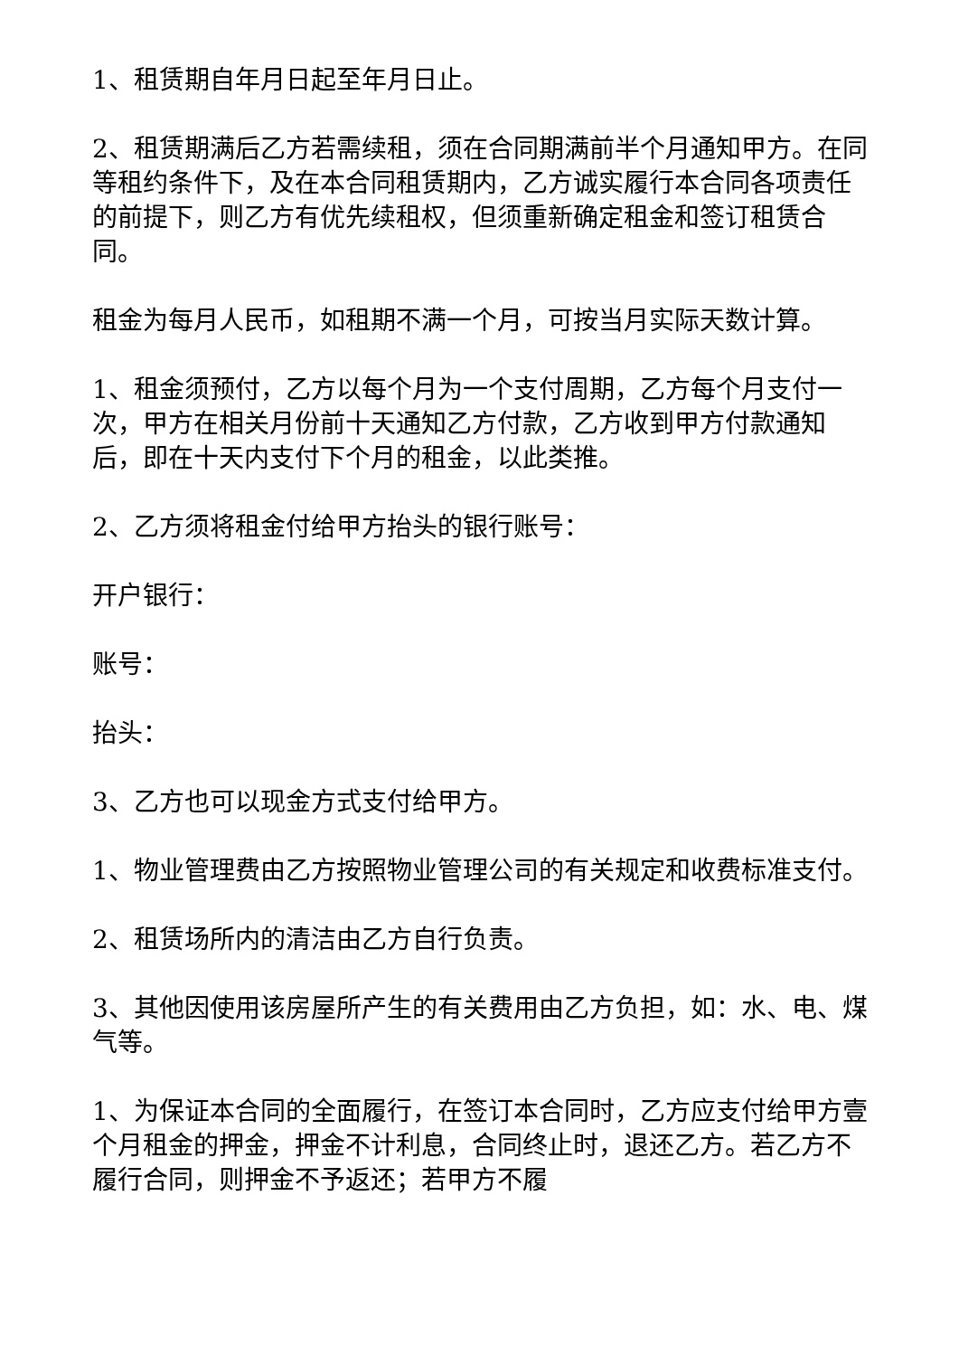1、租赁期自年月日起至年月日止。
2、租赁期满后乙方若需续租，须在合同期满前半个月通知甲方。在同等租约条件下，及在本合同租赁期内，乙方诚实履行本合同各项责任的前提下，则乙方有优先续租权，但须重新确定租金和签订租赁合同。
租金为每月人民币，如租期不满一个月，可按当月实际天数计算。
1、租金须预付，乙方以每个月为一个支付周期，乙方每个月支付一次，甲方在相关月份前十天通知乙方付款，乙方收到甲方付款通知后，即在十天内支付下个月的租金，以此类推。
2、乙方须将租金付给甲方抬头的银行账号：
开户银行：
账号：
抬头：
3、乙方也可以现金方式支付给甲方。
1、物业管理费由乙方按照物业管理公司的有关规定和收费标准支付。
2、租赁场所内的清洁由乙方自行负责。
3、其他因使用该房屋所产生的有关费用由乙方负担，如：水、电、煤气等。
1、为保证本合同的全面履行，在签订本合同时，乙方应支付给甲方壹个月租金的押金，押金不计利息，合同终止时，退还乙方。若乙方不履行合同，则押金不予返还；若甲方不履